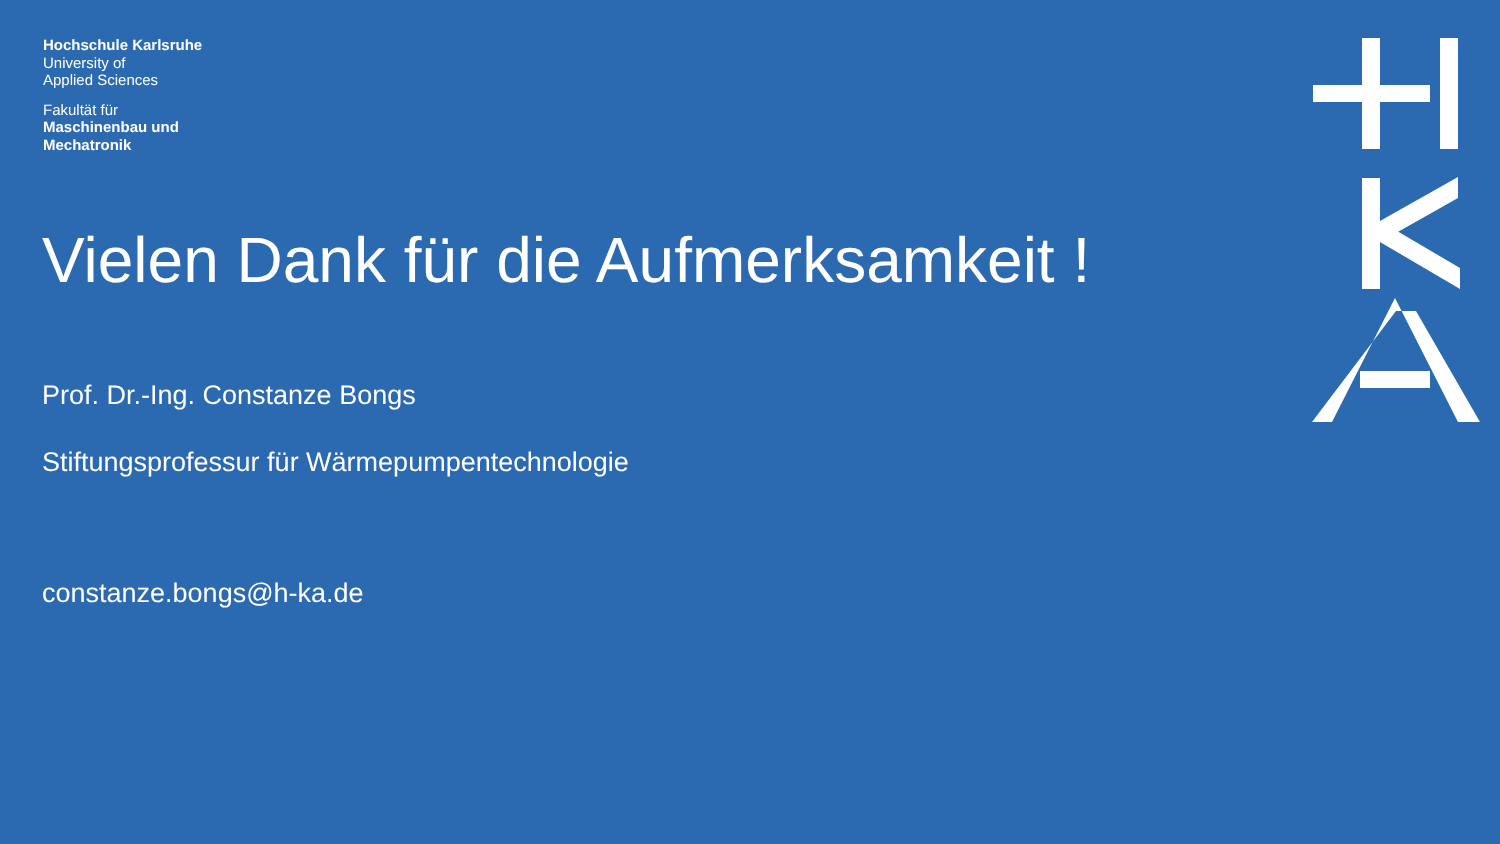Hochschule Karlsruhe
University of
Applied Sciences
Fakultät für
Maschinenbau und
Mechatronik
Vielen Dank für die Aufmerksamkeit !
Prof. Dr.-Ing. Constanze Bongs
Stiftungsprofessur für Wärmepumpentechnologie
constanze.bongs@h-ka.de